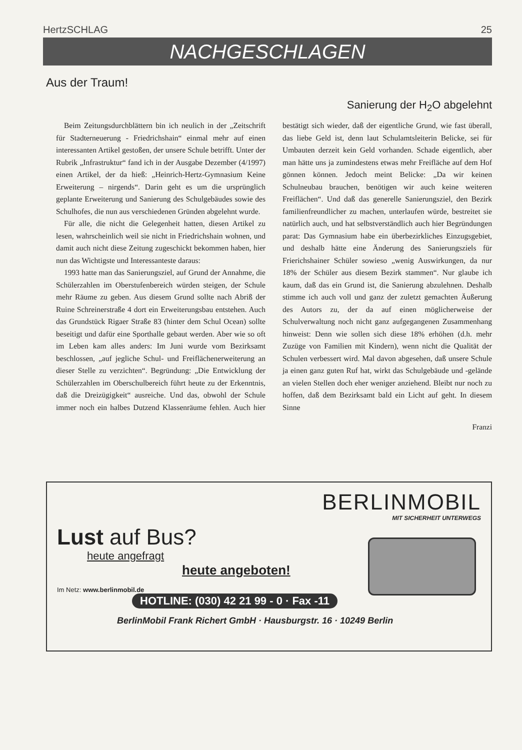HertzSCHLAG 25
NACHGESCHLAGEN
Aus der Traum!
Sanierung der H<sub>2</sub>O abgelehnt
Beim Zeitungsdurchblättern bin ich neulich in der „Zeitschrift für Stadterneuerung - Friedrichshain“ einmal mehr auf einen interessanten Artikel gestoßen, der unsere Schule betrifft. Unter der Rubrik „Infrastruktur“ fand ich in der Ausgabe Dezember (4/1997) einen Artikel, der da hieß: „Heinrich-Hertz-Gymnasium Keine Erweiterung – nirgends“. Darin geht es um die ursprünglich geplante Erweiterung und Sanierung des Schulgebäudes sowie des Schulhofes, die nun aus verschiedenen Gründen abgelehnt wurde.
Für alle, die nicht die Gelegenheit hatten, diesen Artikel zu lesen, wahrscheinlich weil sie nicht in Friedrichshain wohnen, und damit auch nicht diese Zeitung zugeschickt bekommen haben, hier nun das Wichtigste und Interessanteste daraus:
1993 hatte man das Sanierungsziel, auf Grund der Annahme, die Schülerzahlen im Oberstufenbereich würden steigen, der Schule mehr Räume zu geben. Aus diesem Grund sollte nach Abriß der Ruine Schreinerstraße 4 dort ein Erweiterungsbau entstehen. Auch das Grundstück Rigaer Straße 83 (hinter dem Schul Ocean) sollte beseitigt und dafür eine Sporthalle gebaut werden. Aber wie so oft im Leben kam alles anders: Im Juni wurde vom Bezirksamt beschlossen, „auf jegliche Schul- und Freiflächenerweiterung an dieser Stelle zu verzichten“. Begründung: „Die Entwicklung der Schülerzahlen im Oberschulbereich führt heute zu der Erkenntnis, daß die Dreizügigkeit“ ausreiche. Und das, obwohl der Schule immer noch ein halbes Dutzend Klassenräume fehlen. Auch hier bestätigt sich wieder, daß der eigentliche Grund, wie fast überall, das liebe Geld ist, denn laut Schulamtsleiterin Belicke, sei für Umbauten derzeit kein Geld vorhanden. Schade eigentlich, aber man hätte uns ja zumindestens etwas mehr Freifläche auf dem Hof gönnen können. Jedoch meint Belicke: „Da wir keinen Schulneubau brauchen, benötigen wir auch keine weiteren Freiflächen“. Und daß das generelle Sanierungsziel, den Bezirk familienfreundlicher zu machen, unterlaufen würde, bestreitet sie natürlich auch, und hat selbstverständlich auch hier Begründungen parat: Das Gymnasium habe ein überbezirkliches Einzugsgebiet, und deshalb hätte eine Änderung des Sanierungsziels für Frierichshainer Schüler sowieso „wenig Auswirkungen, da nur 18% der Schüler aus diesem Bezirk stammen“. Nur glaube ich kaum, daß das ein Grund ist, die Sanierung abzulehnen. Deshalb stimme ich auch voll und ganz der zuletzt gemachten Äußerung des Autors zu, der da auf einen möglicherweise der Schulverwaltung noch nicht ganz aufgegangenen Zusammenhang hinweist: Denn wie sollen sich diese 18% erhöhen (d.h. mehr Zuzüge von Familien mit Kindern), wenn nicht die Qualität der Schulen verbessert wird. Mal davon abgesehen, daß unsere Schule ja einen ganz guten Ruf hat, wirkt das Schulgebäude und -gelände an vielen Stellen doch eher weniger anziehend. Bleibt nur noch zu hoffen, daß dem Bezirksamt bald ein Licht auf geht. In diesem Sinne
Franzi
BERLINMOBIL
MIT SICHERHEIT UNTERWEGS
Lust auf Bus?
heute angefragt
heute angeboten!
Im Netz: www.berlinmobil.de
HOTLINE: (030) 42 21 99 - 0 · Fax -11
BerlinMobil Frank Richert GmbH · Hausburgstr. 16 · 10249 Berlin